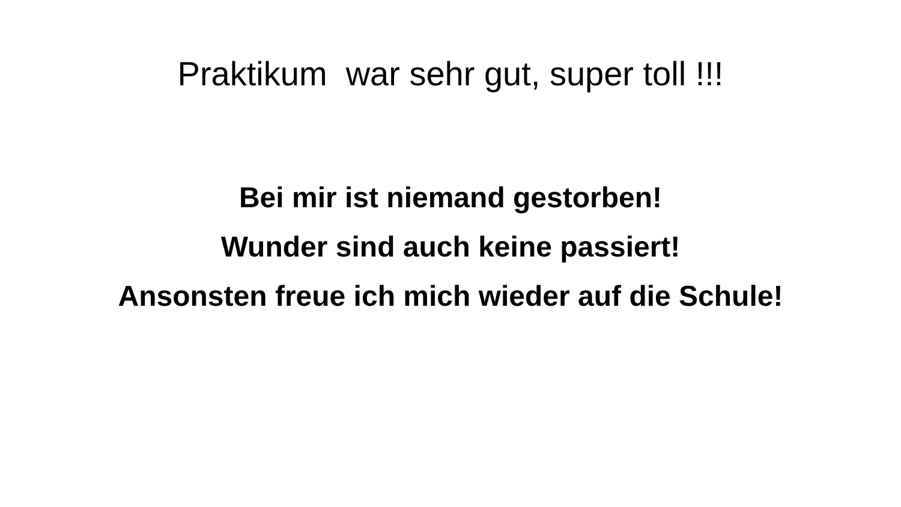Praktikum war sehr gut, super toll !!!
Bei mir ist niemand gestorben!
Wunder sind auch keine passiert!
Ansonsten freue ich mich wieder auf die Schule!